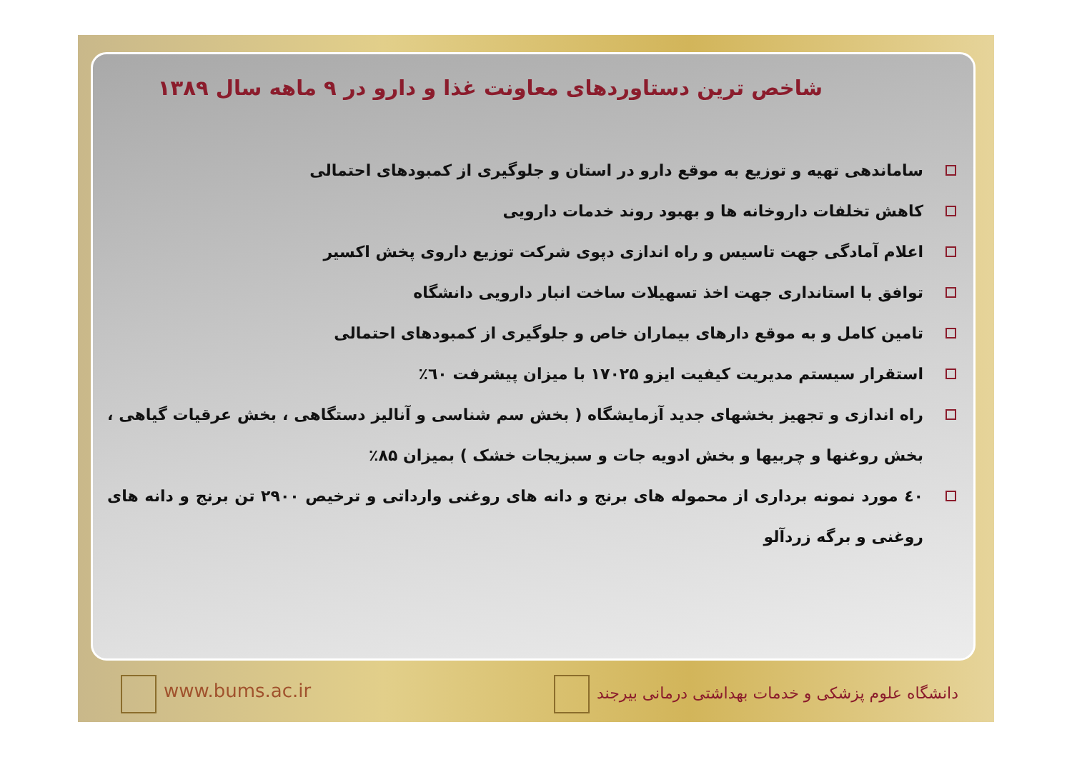شاخص ترین دستاوردهای معاونت غذا و دارو در ۹ ماهه سال ۱۳۸۹
ساماندهی تهیه و توزیع به موقع دارو در استان و جلوگیری از کمبودهای احتمالی
کاهش تخلفات داروخانه ها و بهبود روند خدمات دارویی
اعلام آمادگی جهت تاسیس و راه اندازی دپوی شرکت توزیع داروی پخش اکسیر
توافق با استانداری جهت اخذ تسهیلات ساخت انبار دارویی دانشگاه
تامین کامل و به موقع دارهای بیماران خاص و جلوگیری از کمبودهای احتمالی
استقرار سیستم مدیریت کیفیت ایزو ۱۷۰۲۵ با میزان پیشرفت ٦٠٪
راه اندازی و تجهیز بخشهای جدید آزمایشگاه ( بخش سم شناسی و آنالیز دستگاهی ، بخش عرقیات گیاهی ، بخش روغنها و چربیها و بخش ادویه جات و سبزیجات خشک ) بمیزان ۸۵٪
٤٠ مورد نمونه برداری از محموله های برنج و دانه های روغنی وارداتی و ترخیص ۲۹۰۰ تن برنج و دانه های روغنی و برگه زردآلو
www.bums.ac.ir
دانشگاه علوم پزشکی و خدمات بهداشتی درمانی بیرجند